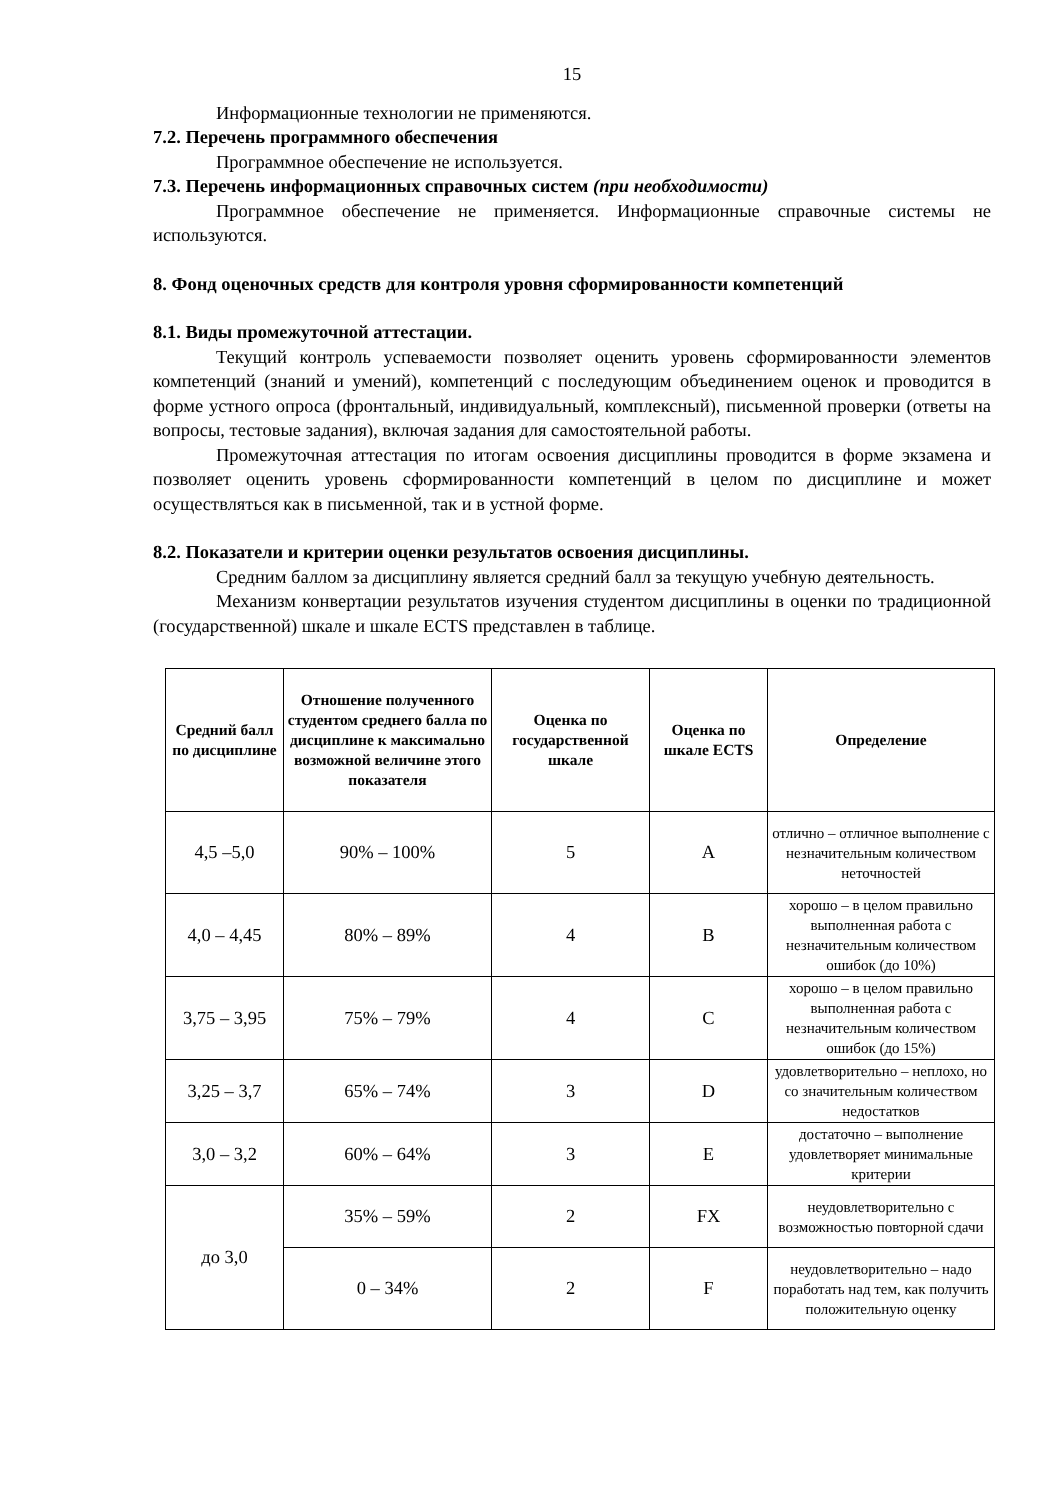15
Информационные технологии не применяются.
7.2. Перечень программного обеспечения
Программное обеспечение не используется.
7.3. Перечень информационных справочных систем (при необходимости)
Программное обеспечение не применяется. Информационные справочные системы не используются.
8. Фонд оценочных средств для контроля уровня сформированности компетенций
8.1. Виды промежуточной аттестации.
Текущий контроль успеваемости позволяет оценить уровень сформированности элементов компетенций (знаний и умений), компетенций с последующим объединением оценок и проводится в форме устного опроса (фронтальный, индивидуальный, комплексный), письменной проверки (ответы на вопросы, тестовые задания), включая задания для самостоятельной работы.
Промежуточная аттестация по итогам освоения дисциплины проводится в форме экзамена и позволяет оценить уровень сформированности компетенций в целом по дисциплине и может осуществляться как в письменной, так и в устной форме.
8.2. Показатели и критерии оценки результатов освоения дисциплины.
Средним баллом за дисциплину является средний балл за текущую учебную деятельность.
Механизм конвертации результатов изучения студентом дисциплины в оценки по традиционной (государственной) шкале и шкале ECTS представлен в таблице.
| Средний балл по дисциплине | Отношение полученного студентом среднего балла по дисциплине к максимально возможной величине этого показателя | Оценка по государственной шкале | Оценка по шкале ECTS | Определение |
| --- | --- | --- | --- | --- |
| 4,5 –5,0 | 90% – 100% | 5 | A | отлично – отличное выполнение с незначительным количеством неточностей |
| 4,0 – 4,45 | 80% – 89% | 4 | B | хорошо – в целом правильно выполненная работа с незначительным количеством ошибок (до 10%) |
| 3,75 – 3,95 | 75% – 79% | 4 | C | хорошо – в целом правильно выполненная работа с незначительным количеством ошибок (до 15%) |
| 3,25 – 3,7 | 65% – 74% | 3 | D | удовлетворительно – неплохо, но со значительным количеством недостатков |
| 3,0 – 3,2 | 60% – 64% | 3 | E | достаточно – выполнение удовлетворяет минимальные критерии |
| до 3,0 | 35% – 59% | 2 | FX | неудовлетворительно с возможностью повторной сдачи |
| | 0 – 34% | 2 | F | неудовлетворительно – надо поработать над тем, как получить положительную оценку |